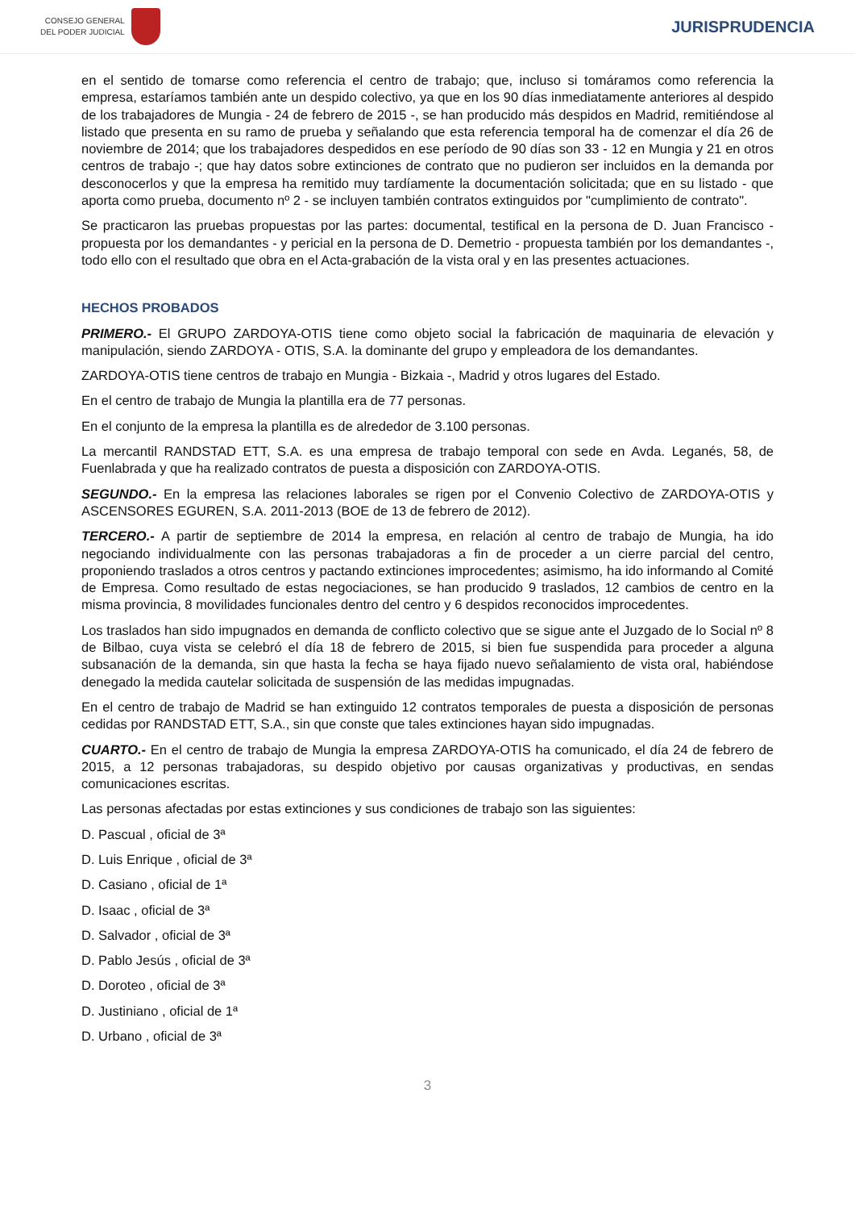CONSEJO GENERAL
DEL PODER JUDICIAL
JURISPRUDENCIA
en el sentido de tomarse como referencia el centro de trabajo; que, incluso si tomáramos como referencia la empresa, estaríamos también ante un despido colectivo, ya que en los 90 días inmediatamente anteriores al despido de los trabajadores de Mungia - 24 de febrero de 2015 -, se han producido más despidos en Madrid, remitiéndose al listado que presenta en su ramo de prueba y señalando que esta referencia temporal ha de comenzar el día 26 de noviembre de 2014; que los trabajadores despedidos en ese período de 90 días son 33 - 12 en Mungia y 21 en otros centros de trabajo -; que hay datos sobre extinciones de contrato que no pudieron ser incluidos en la demanda por desconocerlos y que la empresa ha remitido muy tardíamente la documentación solicitada; que en su listado - que aporta como prueba, documento nº 2 - se incluyen también contratos extinguidos por "cumplimiento de contrato".
Se practicaron las pruebas propuestas por las partes: documental, testifical en la persona de D. Juan Francisco - propuesta por los demandantes - y pericial en la persona de D. Demetrio - propuesta también por los demandantes -, todo ello con el resultado que obra en el Acta-grabación de la vista oral y en las presentes actuaciones.
HECHOS PROBADOS
PRIMERO.- El GRUPO ZARDOYA-OTIS tiene como objeto social la fabricación de maquinaria de elevación y manipulación, siendo ZARDOYA - OTIS, S.A. la dominante del grupo y empleadora de los demandantes.
ZARDOYA-OTIS tiene centros de trabajo en Mungia - Bizkaia -, Madrid y otros lugares del Estado.
En el centro de trabajo de Mungia la plantilla era de 77 personas.
En el conjunto de la empresa la plantilla es de alrededor de 3.100 personas.
La mercantil RANDSTAD ETT, S.A. es una empresa de trabajo temporal con sede en Avda. Leganés, 58, de Fuenlabrada y que ha realizado contratos de puesta a disposición con ZARDOYA-OTIS.
SEGUNDO.- En la empresa las relaciones laborales se rigen por el Convenio Colectivo de ZARDOYA-OTIS y ASCENSORES EGUREN, S.A. 2011-2013 (BOE de 13 de febrero de 2012).
TERCERO.- A partir de septiembre de 2014 la empresa, en relación al centro de trabajo de Mungia, ha ido negociando individualmente con las personas trabajadoras a fin de proceder a un cierre parcial del centro, proponiendo traslados a otros centros y pactando extinciones improcedentes; asimismo, ha ido informando al Comité de Empresa. Como resultado de estas negociaciones, se han producido 9 traslados, 12 cambios de centro en la misma provincia, 8 movilidades funcionales dentro del centro y 6 despidos reconocidos improcedentes.
Los traslados han sido impugnados en demanda de conflicto colectivo que se sigue ante el Juzgado de lo Social nº 8 de Bilbao, cuya vista se celebró el día 18 de febrero de 2015, si bien fue suspendida para proceder a alguna subsanación de la demanda, sin que hasta la fecha se haya fijado nuevo señalamiento de vista oral, habiéndose denegado la medida cautelar solicitada de suspensión de las medidas impugnadas.
En el centro de trabajo de Madrid se han extinguido 12 contratos temporales de puesta a disposición de personas cedidas por RANDSTAD ETT, S.A., sin que conste que tales extinciones hayan sido impugnadas.
CUARTO.- En el centro de trabajo de Mungia la empresa ZARDOYA-OTIS ha comunicado, el día 24 de febrero de 2015, a 12 personas trabajadoras, su despido objetivo por causas organizativas y productivas, en sendas comunicaciones escritas.
Las personas afectadas por estas extinciones y sus condiciones de trabajo son las siguientes:
D. Pascual , oficial de 3ª
D. Luis Enrique , oficial de 3ª
D. Casiano , oficial de 1ª
D. Isaac , oficial de 3ª
D. Salvador , oficial de 3ª
D. Pablo Jesús , oficial de 3ª
D. Doroteo , oficial de 3ª
D. Justiniano , oficial de 1ª
D. Urbano , oficial de 3ª
3